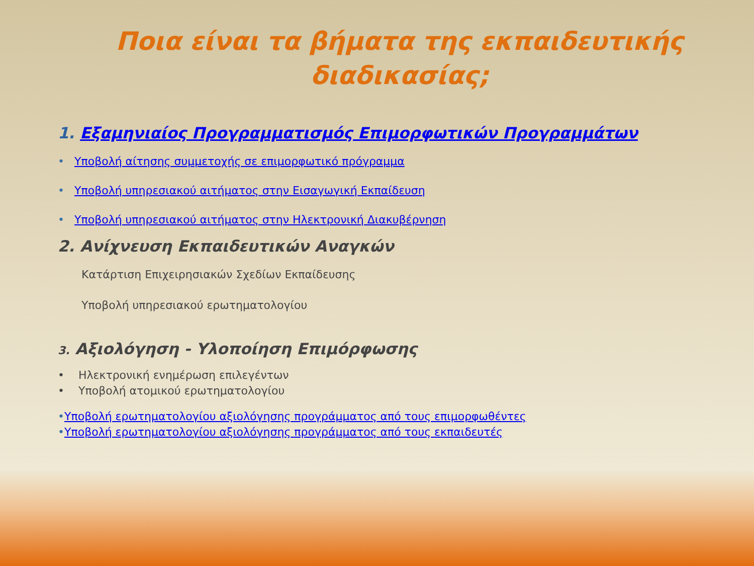Ποια είναι τα βήματα της εκπαιδευτικής
διαδικασίας;
1. Εξαμηνιαίος Προγραμματισμός Επιμορφωτικών Προγραμμάτων
• Υποβολή αίτησης συμμετοχής σε επιμορφωτικό πρόγραμμα
• Υποβολή υπηρεσιακού αιτήματος στην Εισαγωγική Εκπαίδευση
• Υποβολή υπηρεσιακού αιτήματος στην Ηλεκτρονική Διακυβέρνηση
2. Ανίχνευση Εκπαιδευτικών Αναγκών
Κατάρτιση Επιχειρησιακών Σχεδίων Εκπαίδευσης
Υποβολή υπηρεσιακού ερωτηματολογίου
3. Αξιολόγηση - Υλοποίηση Επιμόρφωσης
• Ηλεκτρονική ενημέρωση επιλεγέντων
• Υποβολή ατομικού ερωτηματολογίου
•Υποβολή ερωτηματολογίου αξιολόγησης προγράμματος από τους επιμορφωθέντες
•Υποβολή ερωτηματολογίου αξιολόγησης προγράμματος από τους εκπαιδευτές